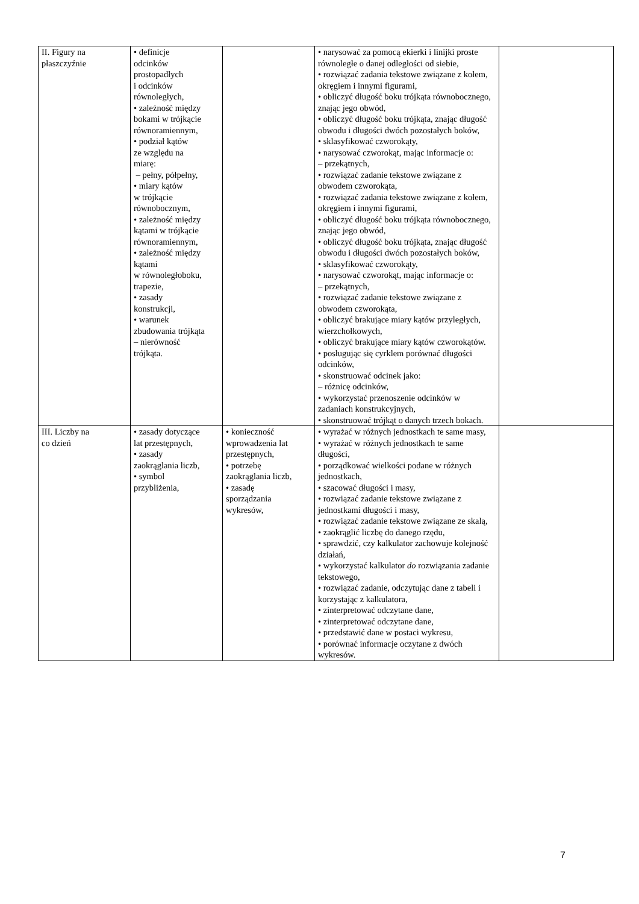| II. Figury na płaszczyźnie | • definicje odcinków prostopadłych i odcinków równoległych, • zależność między bokami w trójkącie równoramiennym, • podział kątów ze względu na miarę: – pełny, półpełny, • miary kątów w trójkącie równobocznym, • zależność między kątami w trójkącie równoramiennym, • zależność między kątami w równoległoboku, trapezie, • zasady konstrukcji, • warunek zbudowania trójkąta – nierówność trójkąta. | | • narysować za pomocą ekierki i linijki proste równoległe o danej odległości od siebie, • rozwiązać zadania tekstowe związane z kołem, okręgiem i innymi figurami, • obliczyć długość boku trójkąta równobocznego, znając jego obwód, • obliczyć długość boku trójkąta, znając długość obwodu i długości dwóch pozostałych boków, • sklasyfikować czworokąty, • narysować czworokąt, mając informacje o: – przekątnych, • rozwiązać zadanie tekstowe związane z obwodem czworokąta, • rozwiązać zadania tekstowe związane z kołem, okręgiem i innymi figurami, • obliczyć długość boku trójkąta równobocznego, znając jego obwód, • obliczyć długość boku trójkąta, znając długość obwodu i długości dwóch pozostałych boków, • sklasyfikować czworokąty, • narysować czworokąt, mając informacje o: – przekątnych, • rozwiązać zadanie tekstowe związane z obwodem czworokąta, • obliczyć brakujące miary kątów przyległych, wierzchołkowych, • obliczyć brakujące miary kątów czworokątów. • posługując się cyrklem porównać długości odcinków, • skonstruować odcinek jako: – różnicę odcinków, • wykorzystać przenoszenie odcinków w zadaniach konstrukcyjnych, • skonstruować trójkąt o danych trzech bokach. | |
| III. Liczby na co dzień | • zasady dotyczące lat przestępnych, • zasady zaokrąglania liczb, • symbol przybliżenia, | • konieczność wprowadzenia lat przestępnych, • potrzebę zaokrąglania liczb, • zasadę sporządzania wykresów, | • wyrażać w różnych jednostkach te same masy, • wyrażać w różnych jednostkach te same długości, • porządkować wielkości podane w różnych jednostkach, • szacować długości i masy, • rozwiązać zadanie tekstowe związane z jednostkami długości i masy, • rozwiązać zadanie tekstowe związane ze skalą, • zaokrąglić liczbę do danego rzędu, • sprawdzić, czy kalkulator zachowuje kolejność działań, • wykorzystać kalkulator do rozwiązania zadanie tekstowego, • rozwiązać zadanie, odczytując dane z tabeli i korzystając z kalkulatora, • zinterpretować odczytane dane, • zinterpretować odczytane dane, • przedstawić dane w postaci wykresu, • porównać informacje oczytane z dwóch wykresów. | |
7